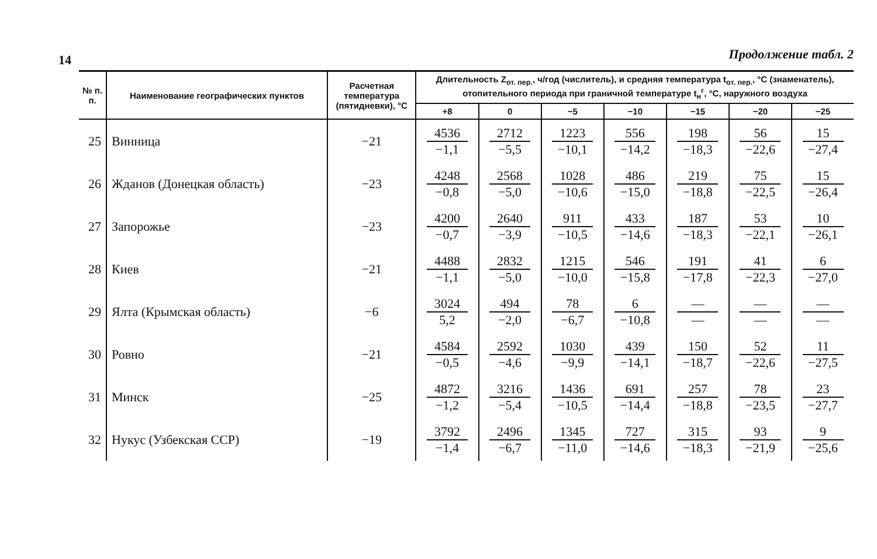14
Продолжение табл. 2
| № п. п. | Наименование географических пунктов | Расчетная температура (пятидневки), °С | Длительность Z<sub>от. пер.</sub>, ч/год (числитель), и средняя температура t<sub>от. пер.</sub>, °С (знаменатель), отопительного периода при граничной температуре t<sub>н</sub><sup>г</sup>, °С, наружного воздуха | | | | | | |
| --- | --- | --- | --- | --- | --- | --- | --- | --- | --- |
| | | | +8 | 0 | −5 | −10 | −15 | −20 | −25 |
| 25 | Винница | −21 | 4536 −1,1 | 2712 −5,5 | 1223 −10,1 | 556 −14,2 | 198 −18,3 | 56 −22,6 | 15 −27,4 |
| 26 | Жданов (Донецкая область) | −23 | 4248 −0,8 | 2568 −5,0 | 1028 −10,6 | 486 −15,0 | 219 −18,8 | 75 −22,5 | 15 −26,4 |
| 27 | Запорожье | −23 | 4200 −0,7 | 2640 −3,9 | 911 −10,5 | 433 −14,6 | 187 −18,3 | 53 −22,1 | 10 −26,1 |
| 28 | Киев | −21 | 4488 −1,1 | 2832 −5,0 | 1215 −10,0 | 546 −15,8 | 191 −17,8 | 41 −22,3 | 6 −27,0 |
| 29 | Ялта (Крымская область) | −6 | 3024 5,2 | 494 −2,0 | 78 −6,7 | 6 −10,8 | — — | — — | — — |
| 30 | Ровно | −21 | 4584 −0,5 | 2592 −4,6 | 1030 −9,9 | 439 −14,1 | 150 −18,7 | 52 −22,6 | 11 −27,5 |
| 31 | Минск | −25 | 4872 −1,2 | 3216 −5,4 | 1436 −10,5 | 691 −14,4 | 257 −18,8 | 78 −23,5 | 23 −27,7 |
| 32 | Нукус (Узбекская ССР) | −19 | 3792 −1,4 | 2496 −6,7 | 1345 −11,0 | 727 −14,6 | 315 −18,3 | 93 −21,9 | 9 −25,6 |